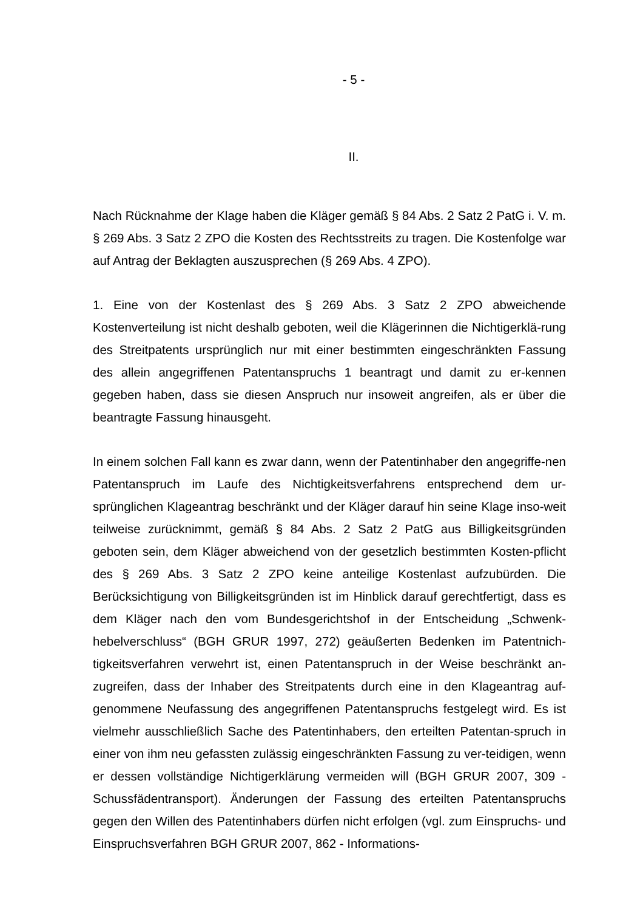- 5 -
II.
Nach Rücknahme der Klage haben die Kläger gemäß § 84 Abs. 2 Satz 2 PatG i. V. m. § 269 Abs. 3 Satz 2 ZPO die Kosten des Rechtsstreits zu tragen. Die Kostenfolge war auf Antrag der Beklagten auszusprechen (§ 269 Abs. 4 ZPO).
1. Eine von der Kostenlast des § 269 Abs. 3 Satz 2 ZPO abweichende Kostenverteilung ist nicht deshalb geboten, weil die Klägerinnen die Nichtigerklä-rung des Streitpatents ursprünglich nur mit einer bestimmten eingeschränkten Fassung des allein angegriffenen Patentanspruchs 1 beantragt und damit zu er-kennen gegeben haben, dass sie diesen Anspruch nur insoweit angreifen, als er über die beantragte Fassung hinausgeht.
In einem solchen Fall kann es zwar dann, wenn der Patentinhaber den angegriffe-nen Patentanspruch im Laufe des Nichtigkeitsverfahrens entsprechend dem ur-sprünglichen Klageantrag beschränkt und der Kläger darauf hin seine Klage inso-weit teilweise zurücknimmt, gemäß § 84 Abs. 2 Satz 2 PatG aus Billigkeitsgründen geboten sein, dem Kläger abweichend von der gesetzlich bestimmten Kosten-pflicht des § 269 Abs. 3 Satz 2 ZPO keine anteilige Kostenlast aufzubürden. Die Berücksichtigung von Billigkeitsgründen ist im Hinblick darauf gerechtfertigt, dass es dem Kläger nach den vom Bundesgerichtshof in der Entscheidung „Schwenk-hebelverschluss“ (BGH GRUR 1997, 272) geäußerten Bedenken im Patentnich-tigkeitsverfahren verwehrt ist, einen Patentanspruch in der Weise beschränkt an-zugreifen, dass der Inhaber des Streitpatents durch eine in den Klageantrag auf-genommene Neufassung des angegriffenen Patentanspruchs festgelegt wird. Es ist vielmehr ausschließlich Sache des Patentinhabers, den erteilten Patentan-spruch in einer von ihm neu gefassten zulässig eingeschränkten Fassung zu ver-teidigen, wenn er dessen vollständige Nichtigerklärung vermeiden will (BGH GRUR 2007, 309 - Schussfädentransport). Änderungen der Fassung des erteilten Patentanspruchs gegen den Willen des Patentinhabers dürfen nicht erfolgen (vgl. zum Einspruchs- und Einspruchsverfahren BGH GRUR 2007, 862 - Informations-